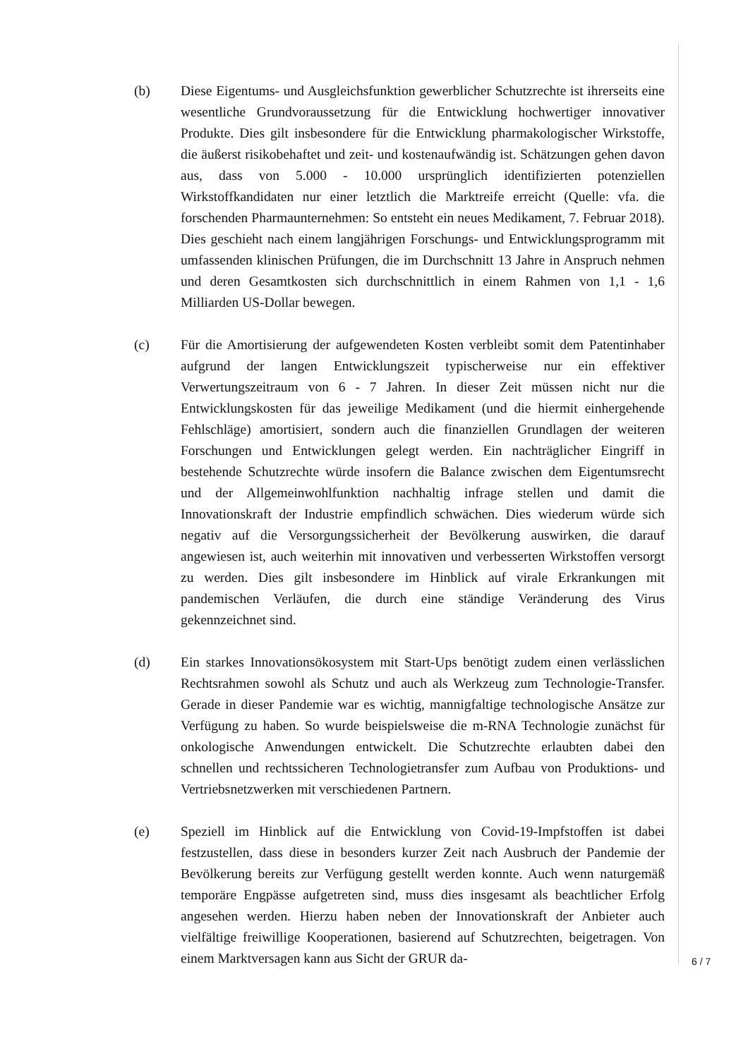(b) Diese Eigentums- und Ausgleichsfunktion gewerblicher Schutzrechte ist ihrerseits eine wesentliche Grundvoraussetzung für die Entwicklung hochwertiger innovativer Produkte. Dies gilt insbesondere für die Entwicklung pharmakologischer Wirkstoffe, die äußerst risikobehaftet und zeit- und kostenaufwändig ist. Schätzungen gehen davon aus, dass von 5.000 - 10.000 ursprünglich identifizierten potenziellen Wirkstoffkandidaten nur einer letztlich die Marktreife erreicht (Quelle: vfa. die forschenden Pharmaunternehmen: So entsteht ein neues Medikament, 7. Februar 2018). Dies geschieht nach einem langjährigen Forschungs- und Entwicklungsprogramm mit umfassenden klinischen Prüfungen, die im Durchschnitt 13 Jahre in Anspruch nehmen und deren Gesamtkosten sich durchschnittlich in einem Rahmen von 1,1 - 1,6 Milliarden US-Dollar bewegen.
(c) Für die Amortisierung der aufgewendeten Kosten verbleibt somit dem Patentinhaber aufgrund der langen Entwicklungszeit typischerweise nur ein effektiver Verwertungszeitraum von 6 - 7 Jahren. In dieser Zeit müssen nicht nur die Entwicklungskosten für das jeweilige Medikament (und die hiermit einhergehende Fehlschläge) amortisiert, sondern auch die finanziellen Grundlagen der weiteren Forschungen und Entwicklungen gelegt werden. Ein nachträglicher Eingriff in bestehende Schutzrechte würde insofern die Balance zwischen dem Eigentumsrecht und der Allgemeinwohlfunktion nachhaltig infrage stellen und damit die Innovationskraft der Industrie empfindlich schwächen. Dies wiederum würde sich negativ auf die Versorgungssicherheit der Bevölkerung auswirken, die darauf angewiesen ist, auch weiterhin mit innovativen und verbesserten Wirkstoffen versorgt zu werden. Dies gilt insbesondere im Hinblick auf virale Erkrankungen mit pandemischen Verläufen, die durch eine ständige Veränderung des Virus gekennzeichnet sind.
(d) Ein starkes Innovationsökosystem mit Start-Ups benötigt zudem einen verlässlichen Rechtsrahmen sowohl als Schutz und auch als Werkzeug zum Technologie-Transfer. Gerade in dieser Pandemie war es wichtig, mannigfaltige technologische Ansätze zur Verfügung zu haben. So wurde beispielsweise die m-RNA Technologie zunächst für onkologische Anwendungen entwickelt. Die Schutzrechte erlaubten dabei den schnellen und rechtssicheren Technologietransfer zum Aufbau von Produktions- und Vertriebsnetzwerken mit verschiedenen Partnern.
(e) Speziell im Hinblick auf die Entwicklung von Covid-19-Impfstoffen ist dabei festzustellen, dass diese in besonders kurzer Zeit nach Ausbruch der Pandemie der Bevölkerung bereits zur Verfügung gestellt werden konnte. Auch wenn naturgemäß temporäre Engpässe aufgetreten sind, muss dies insgesamt als beachtlicher Erfolg angesehen werden. Hierzu haben neben der Innovationskraft der Anbieter auch vielfältige freiwillige Kooperationen, basierend auf Schutzrechten, beigetragen. Von einem Marktversagen kann aus Sicht der GRUR da-
6 / 7